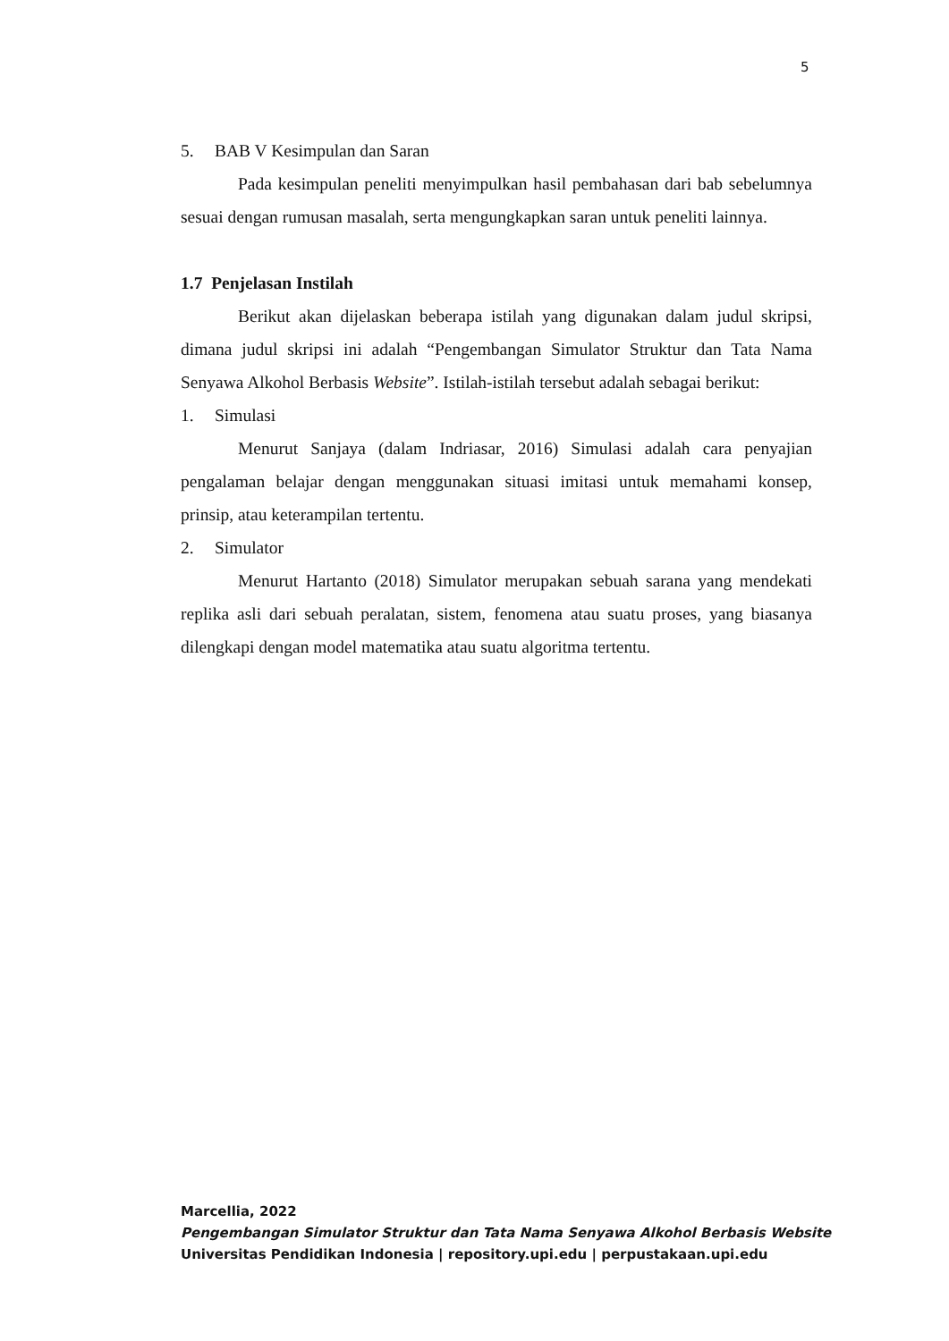5
5. BAB V Kesimpulan dan Saran
Pada kesimpulan peneliti menyimpulkan hasil pembahasan dari bab sebelumnya sesuai dengan rumusan masalah, serta mengungkapkan saran untuk peneliti lainnya.
1.7 Penjelasan Instilah
Berikut akan dijelaskan beberapa istilah yang digunakan dalam judul skripsi, dimana judul skripsi ini adalah “Pengembangan Simulator Struktur dan Tata Nama Senyawa Alkohol Berbasis Website”. Istilah-istilah tersebut adalah sebagai berikut:
1. Simulasi
Menurut Sanjaya (dalam Indriasar, 2016) Simulasi adalah cara penyajian pengalaman belajar dengan menggunakan situasi imitasi untuk memahami konsep, prinsip, atau keterampilan tertentu.
2. Simulator
Menurut Hartanto (2018) Simulator merupakan sebuah sarana yang mendekati replika asli dari sebuah peralatan, sistem, fenomena atau suatu proses, yang biasanya dilengkapi dengan model matematika atau suatu algoritma tertentu.
Marcellia, 2022
Pengembangan Simulator Struktur dan Tata Nama Senyawa Alkohol Berbasis Website
Universitas Pendidikan Indonesia | repository.upi.edu | perpustakaan.upi.edu